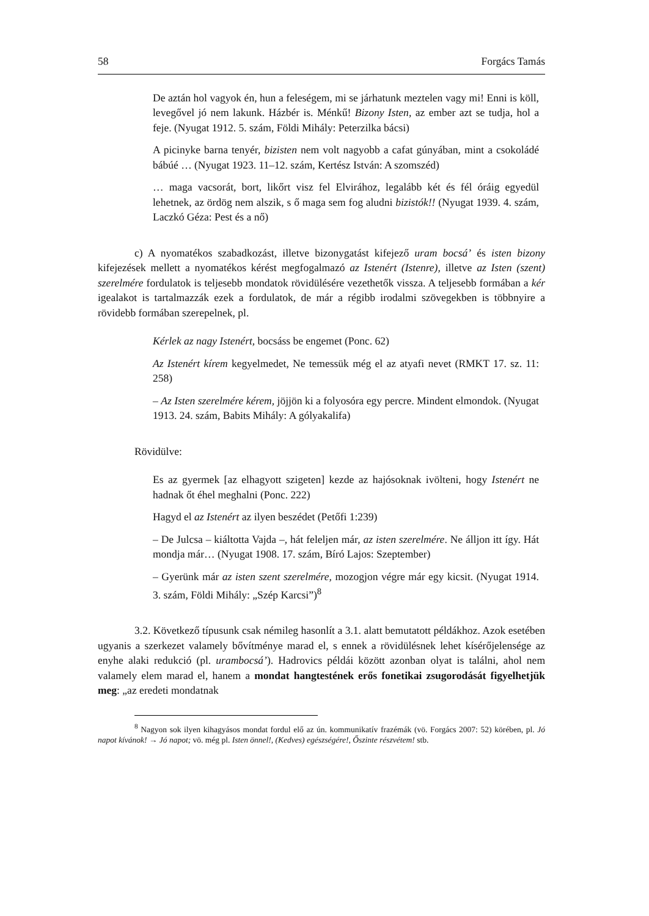58 Forgács Tamás
De aztán hol vagyok én, hun a feleségem, mi se járhatunk meztelen vagy mi! Enni is köll, levegővel jó nem lakunk. Házbér is. Ménkű! Bizony Isten, az ember azt se tudja, hol a feje. (Nyugat 1912. 5. szám, Földi Mihály: Peterzilka bácsi)
A picinyke barna tenyér, bizisten nem volt nagyobb a cafat gúnyában, mint a csokoládé bábúé … (Nyugat 1923. 11–12. szám, Kertész István: A szomszéd)
… maga vacsorát, bort, likőrt visz fel Elvirához, legalább két és fél óráig egyedül lehetnek, az ördög nem alszik, s ő maga sem fog aludni bizistók!! (Nyugat 1939. 4. szám, Laczkó Géza: Pest és a nő)
c) A nyomatékos szabadkozást, illetve bizonygatást kifejező uram bocsá’ és isten bizony kifejezések mellett a nyomatékos kérést megfogalmazó az Istenért (Istenre), illetve az Isten (szent) szerelmére fordulatok is teljesebb mondatok rövidülésére vezethetők vissza. A teljesebb formában a kér igealakot is tartalmazzák ezek a fordulatok, de már a régibb irodalmi szövegekben is többnyire a rövidebb formában szerepelnek, pl.
Kérlek az nagy Istenért, bocsáss be engemet (Ponc. 62)
Az Istenért kírem kegyelmedet, Ne temessük még el az atyafi nevet (RMKT 17. sz. 11: 258)
– Az Isten szerelmére kérem, jöjjön ki a folyosóra egy percre. Mindent elmondok. (Nyugat 1913. 24. szám, Babits Mihály: A gólyakalifa)
Rövidülve:
Es az gyermek [az elhagyott szigeten] kezde az hajósoknak ivölteni, hogy Istenért ne hadnak őt éhel meghalni (Ponc. 222)
Hagyd el az Istenért az ilyen beszédet (Petőfi 1:239)
– De Julcsa – kiáltotta Vajda –, hát feleljen már, az isten szerelmére. Ne álljon itt így. Hát mondja már… (Nyugat 1908. 17. szám, Bíró Lajos: Szeptember)
– Gyerünk már az isten szent szerelmére, mozogjon végre már egy kicsit. (Nyugat 1914. 3. szám, Földi Mihály: „Szép Karcsi”)<sup>8</sup>
3.2. Következő típusunk csak némileg hasonlít a 3.1. alatt bemutatott példákhoz. Azok esetében ugyanis a szerkezet valamely bővítménye marad el, s ennek a rövidülésnek lehet kísérőjelensége az enyhe alaki redukció (pl. urambocsá’). Hadrovics példái között azonban olyat is találni, ahol nem valamely elem marad el, hanem a mondat hangtestének erős fonetikai zsugorodását figyelhetjük meg: „az eredeti mondatnak
<sup>8</sup> Nagyon sok ilyen kihagyásos mondat fordul elő az ún. kommunikatív frazémák (vö. Forgács 2007: 52) körében, pl. Jó napot kívánok! → Jó napot; vö. még pl. Isten önnel!, (Kedves) egészségére!, Őszinte részvétem! stb.